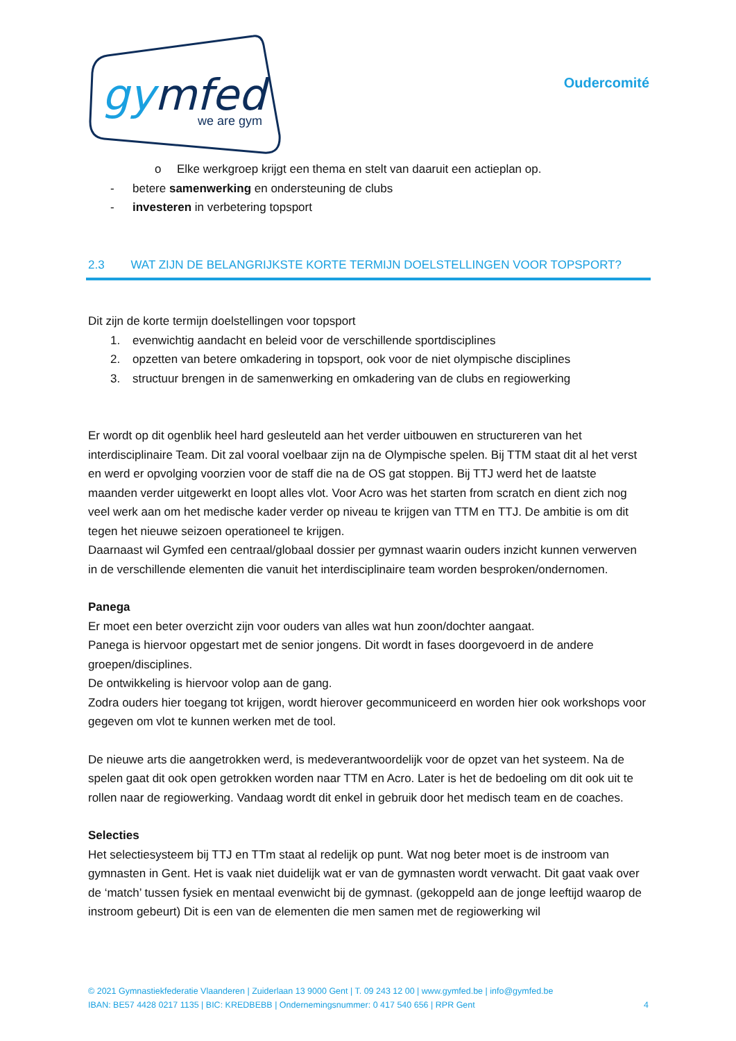gymfed
we are gym
Oudercomité
o Elke werkgroep krijgt een thema en stelt van daaruit een actieplan op.
- betere samenwerking en ondersteuning de clubs
- investeren in verbetering topsport
2.3 WAT ZIJN DE BELANGRIJKSTE KORTE TERMIJN DOELSTELLINGEN VOOR TOPSPORT?
Dit zijn de korte termijn doelstellingen voor topsport
1. evenwichtig aandacht en beleid voor de verschillende sportdisciplines
2. opzetten van betere omkadering in topsport, ook voor de niet olympische disciplines
3. structuur brengen in de samenwerking en omkadering van de clubs en regiowerking
Er wordt op dit ogenblik heel hard gesleuteld aan het verder uitbouwen en structureren van het interdisciplinaire Team. Dit zal vooral voelbaar zijn na de Olympische spelen. Bij TTM staat dit al het verst en werd er opvolging voorzien voor de staff die na de OS gat stoppen. Bij TTJ werd het de laatste maanden verder uitgewerkt en loopt alles vlot. Voor Acro was het starten from scratch en dient zich nog veel werk aan om het medische kader verder op niveau te krijgen van TTM en TTJ. De ambitie is om dit tegen het nieuwe seizoen operationeel te krijgen.
Daarnaast wil Gymfed een centraal/globaal dossier per gymnast waarin ouders inzicht kunnen verwerven in de verschillende elementen die vanuit het interdisciplinaire team worden besproken/ondernomen.
Panega
Er moet een beter overzicht zijn voor ouders van alles wat hun zoon/dochter aangaat.
Panega is hiervoor opgestart met de senior jongens. Dit wordt in fases doorgevoerd in de andere groepen/disciplines.
De ontwikkeling is hiervoor volop aan de gang.
Zodra ouders hier toegang tot krijgen, wordt hierover gecommuniceerd en worden hier ook workshops voor gegeven om vlot te kunnen werken met de tool.
De nieuwe arts die aangetrokken werd, is medeverantwoordelijk voor de opzet van het systeem. Na de spelen gaat dit ook open getrokken worden naar TTM en Acro. Later is het de bedoeling om dit ook uit te rollen naar de regiowerking. Vandaag wordt dit enkel in gebruik door het medisch team en de coaches.
Selecties
Het selectiesysteem bij TTJ en TTm staat al redelijk op punt. Wat nog beter moet is de instroom van gymnasten in Gent. Het is vaak niet duidelijk wat er van de gymnasten wordt verwacht. Dit gaat vaak over de ‘match’ tussen fysiek en mentaal evenwicht bij de gymnast. (gekoppeld aan de jonge leeftijd waarop de instroom gebeurt) Dit is een van de elementen die men samen met de regiowerking wil
© 2021 Gymnastiekfederatie Vlaanderen | Zuiderlaan 13 9000 Gent | T. 09 243 12 00 | www.gymfed.be | info@gymfed.be
IBAN: BE57 4428 0217 1135 | BIC: KREDBEBB | Ondernemingsnummer: 0 417 540 656 | RPR Gent 4